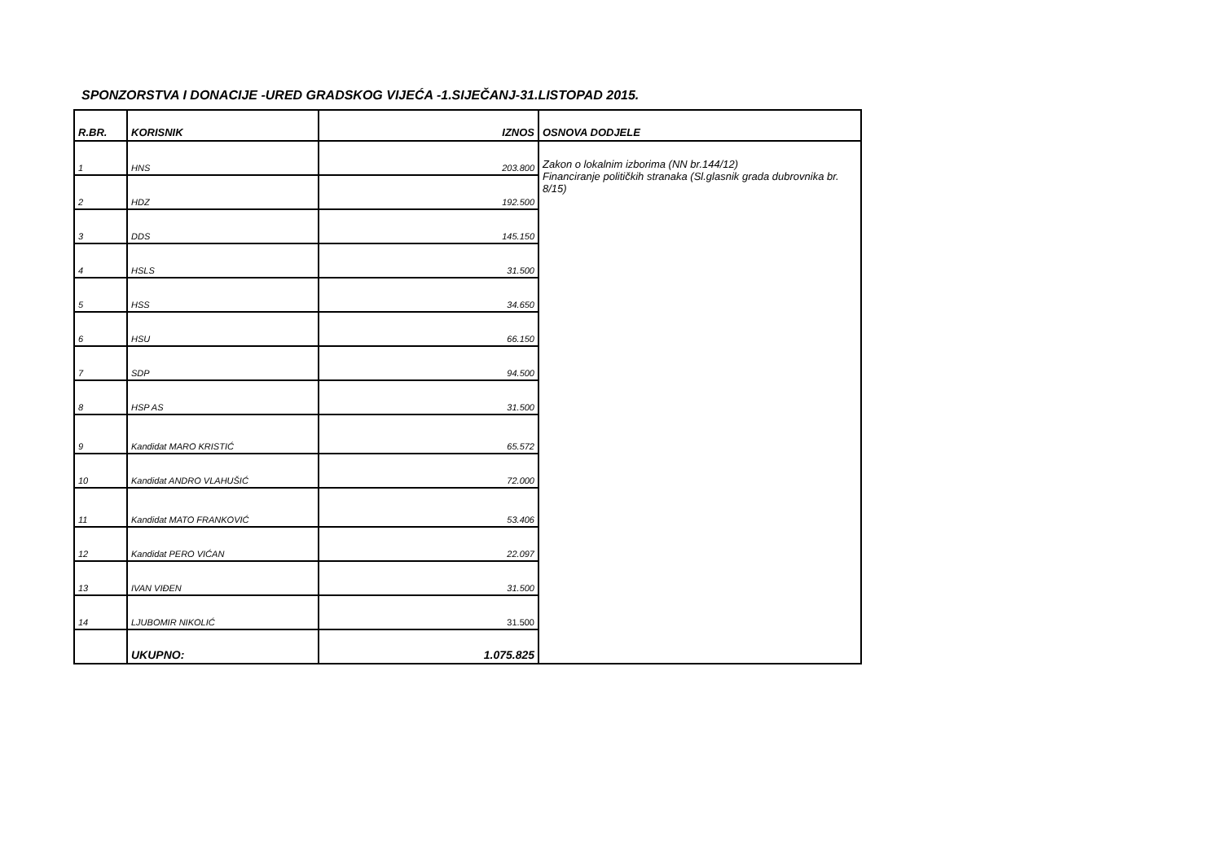SPONZORSTVA I DONACIJE -URED GRADSKOG VIJEĆA -1.SIJEČANJ-31.LISTOPAD 2015.
| R.BR. | KORISNIK | IZNOS | OSNOVA DODJELE |
| --- | --- | --- | --- |
| 1 | HNS | 203.800 | Zakon o lokalnim izborima (NN br.144/12) Financiranje političkih stranaka (Sl.glasnik grada dubrovnika br. 8/15) |
| 2 | HDZ | 192.500 | |
| 3 | DDS | 145.150 | |
| 4 | HSLS | 31.500 | |
| 5 | HSS | 34.650 | |
| 6 | HSU | 66.150 | |
| 7 | SDP | 94.500 | |
| 8 | HSP AS | 31.500 | |
| 9 | Kandidat MARO KRISTIĆ | 65.572 | |
| 10 | Kandidat ANDRO VLAHUŠIĆ | 72.000 | |
| 11 | Kandidat MATO FRANKOVIĆ | 53.406 | |
| 12 | Kandidat PERO VIĆAN | 22.097 | |
| 13 | IVAN VIĐEN | 31.500 | |
| 14 | LJUBOMIR NIKOLIĆ | 31.500 | |
| | UKUPNO: | 1.075.825 | |